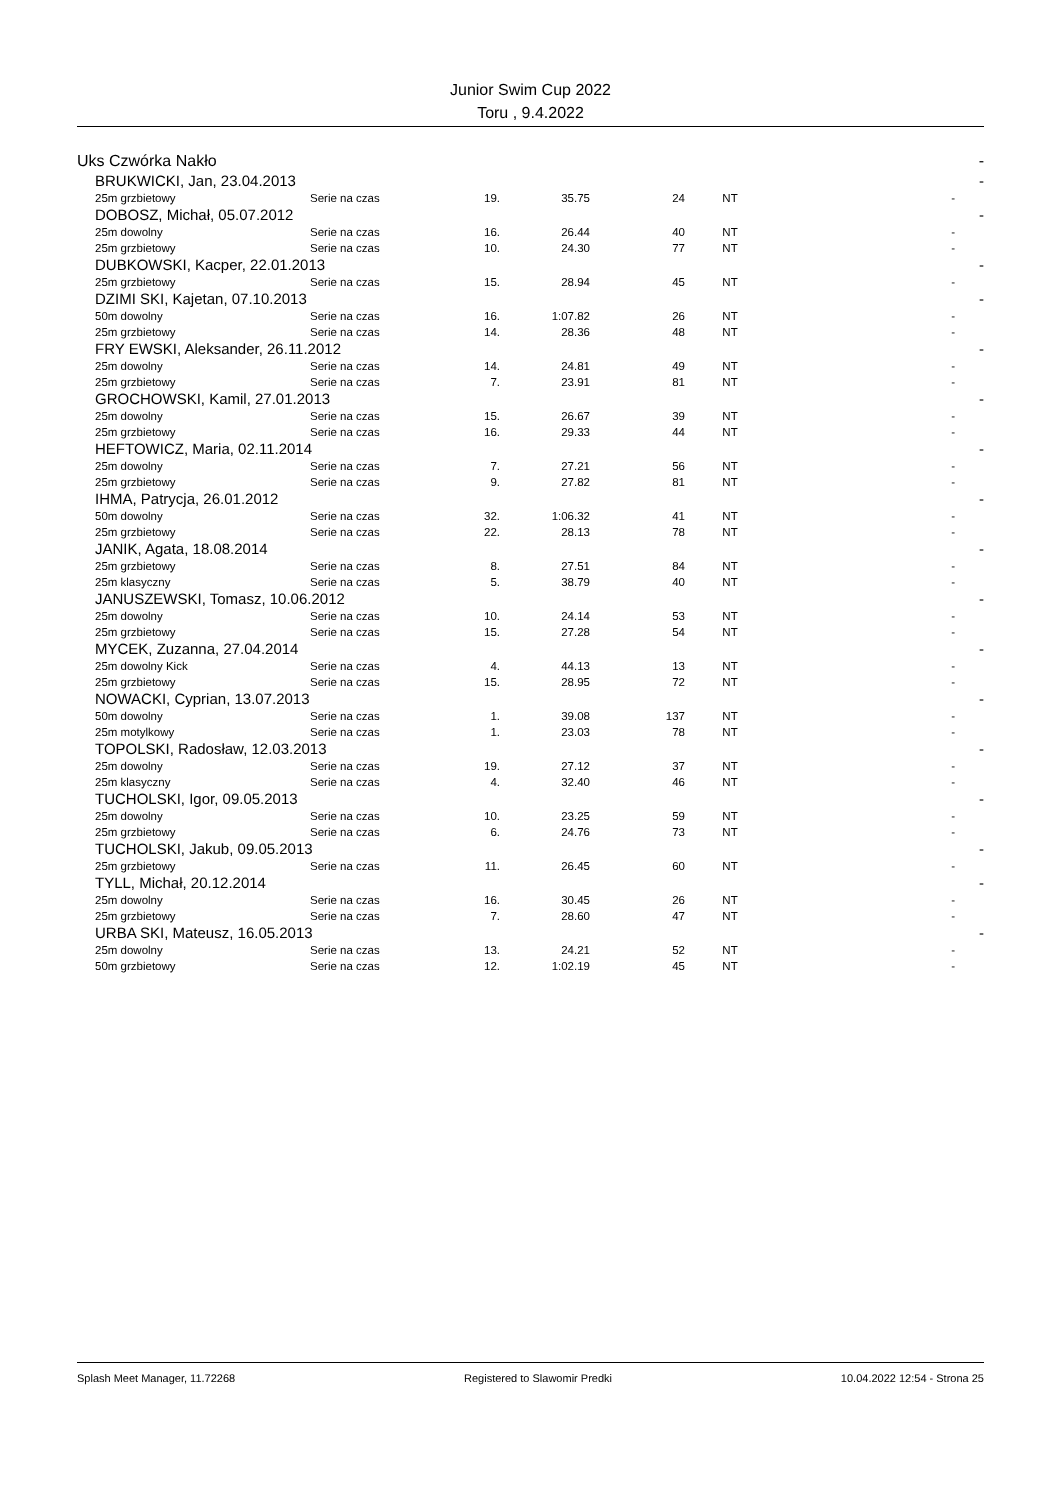Junior Swim Cup 2022
Toru , 9.4.2022
| Uks Czwórka Nakło | | | | | | | | - |
| | BRUKWICKI, Jan, 23.04.2013 | | | | | | | - |
| | 25m grzbietowy | Serie na czas | 19. | 35.75 | 24 | NT | - | |
| | DOBOSZ, Michał, 05.07.2012 | | | | | | | - |
| | 25m dowolny | Serie na czas | 16. | 26.44 | 40 | NT | - | |
| | 25m grzbietowy | Serie na czas | 10. | 24.30 | 77 | NT | - | |
| | DUBKOWSKI, Kacper, 22.01.2013 | | | | | | | - |
| | 25m grzbietowy | Serie na czas | 15. | 28.94 | 45 | NT | - | |
| | DZIMI SKI, Kajetan, 07.10.2013 | | | | | | | - |
| | 50m dowolny | Serie na czas | 16. | 1:07.82 | 26 | NT | - | |
| | 25m grzbietowy | Serie na czas | 14. | 28.36 | 48 | NT | - | |
| | FRY EWSKI, Aleksander, 26.11.2012 | | | | | | | - |
| | 25m dowolny | Serie na czas | 14. | 24.81 | 49 | NT | - | |
| | 25m grzbietowy | Serie na czas | 7. | 23.91 | 81 | NT | - | |
| | GROCHOWSKI, Kamil, 27.01.2013 | | | | | | | - |
| | 25m dowolny | Serie na czas | 15. | 26.67 | 39 | NT | - | |
| | 25m grzbietowy | Serie na czas | 16. | 29.33 | 44 | NT | - | |
| | HEFTOWICZ, Maria, 02.11.2014 | | | | | | | - |
| | 25m dowolny | Serie na czas | 7. | 27.21 | 56 | NT | - | |
| | 25m grzbietowy | Serie na czas | 9. | 27.82 | 81 | NT | - | |
| | IHMA, Patrycja, 26.01.2012 | | | | | | | - |
| | 50m dowolny | Serie na czas | 32. | 1:06.32 | 41 | NT | - | |
| | 25m grzbietowy | Serie na czas | 22. | 28.13 | 78 | NT | - | |
| | JANIK, Agata, 18.08.2014 | | | | | | | - |
| | 25m grzbietowy | Serie na czas | 8. | 27.51 | 84 | NT | - | |
| | 25m klasyczny | Serie na czas | 5. | 38.79 | 40 | NT | - | |
| | JANUSZEWSKI, Tomasz, 10.06.2012 | | | | | | | - |
| | 25m dowolny | Serie na czas | 10. | 24.14 | 53 | NT | - | |
| | 25m grzbietowy | Serie na czas | 15. | 27.28 | 54 | NT | - | |
| | MYCEK, Zuzanna, 27.04.2014 | | | | | | | - |
| | 25m dowolny Kick | Serie na czas | 4. | 44.13 | 13 | NT | - | |
| | 25m grzbietowy | Serie na czas | 15. | 28.95 | 72 | NT | - | |
| | NOWACKI, Cyprian, 13.07.2013 | | | | | | | - |
| | 50m dowolny | Serie na czas | 1. | 39.08 | 137 | NT | - | |
| | 25m motylkowy | Serie na czas | 1. | 23.03 | 78 | NT | - | |
| | TOPOLSKI, Radosław, 12.03.2013 | | | | | | | - |
| | 25m dowolny | Serie na czas | 19. | 27.12 | 37 | NT | - | |
| | 25m klasyczny | Serie na czas | 4. | 32.40 | 46 | NT | - | |
| | TUCHOLSKI, Igor, 09.05.2013 | | | | | | | - |
| | 25m dowolny | Serie na czas | 10. | 23.25 | 59 | NT | - | |
| | 25m grzbietowy | Serie na czas | 6. | 24.76 | 73 | NT | - | |
| | TUCHOLSKI, Jakub, 09.05.2013 | | | | | | | - |
| | 25m grzbietowy | Serie na czas | 11. | 26.45 | 60 | NT | - | |
| | TYLL, Michał, 20.12.2014 | | | | | | | - |
| | 25m dowolny | Serie na czas | 16. | 30.45 | 26 | NT | - | |
| | 25m grzbietowy | Serie na czas | 7. | 28.60 | 47 | NT | - | |
| | URBA SKI, Mateusz, 16.05.2013 | | | | | | | - |
| | 25m dowolny | Serie na czas | 13. | 24.21 | 52 | NT | - | |
| | 50m grzbietowy | Serie na czas | 12. | 1:02.19 | 45 | NT | - | |
Splash Meet Manager, 11.72268 Registered to Slawomir Predki 10.04.2022 12:54 - Strona 25